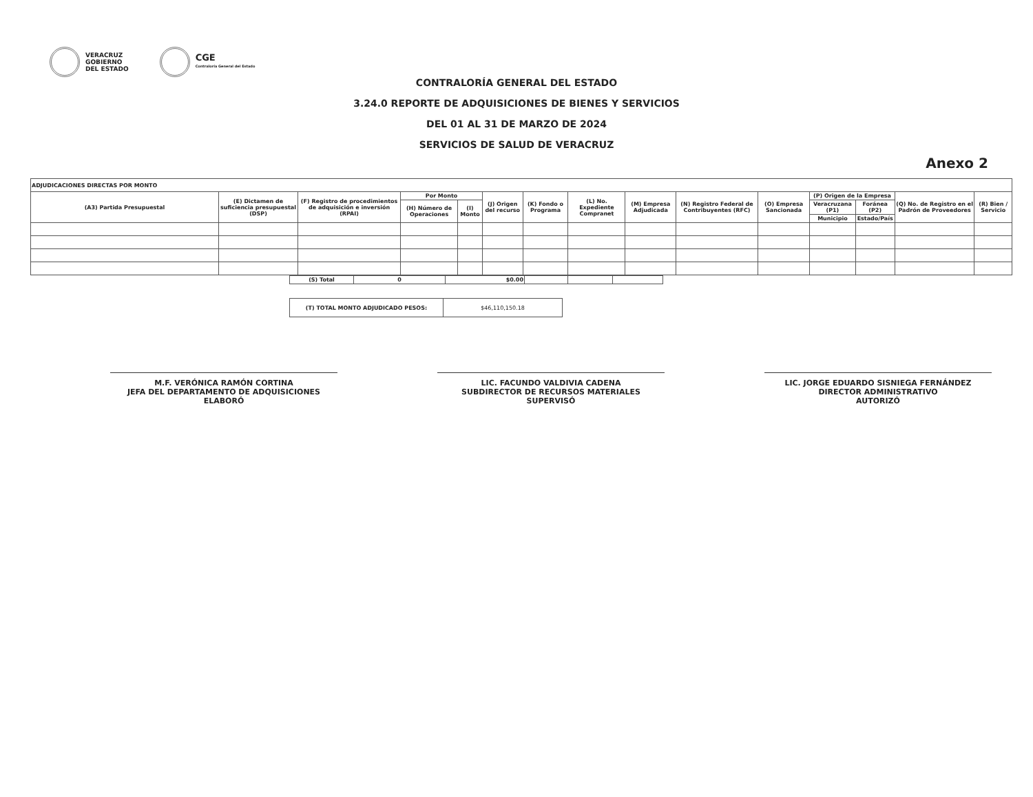VERACRUZ
GOBIERNO
DEL ESTADO
CGE
Contraloría General del Estado
CONTRALORÍA GENERAL DEL ESTADO
3.24.0 REPORTE DE ADQUISICIONES DE BIENES Y SERVICIOS
DEL 01 AL 31 DE MARZO DE 2024
SERVICIOS DE SALUD DE VERACRUZ
Anexo 2
| ADJUDICACIONES DIRECTAS POR MONTO | | | | | | | | | | | | | | |
| (A3) Partida Presupuestal | (E) Dictamen de suficiencia presupuestal (DSP) | (F) Registro de procedimientos de adquisición e inversión (RPAI) | Por Monto | | (J) Origen del recurso | (K) Fondo o Programa | (L) No. Expediente Compranet | (M) Empresa Adjudicada | (N) Registro Federal de Contribuyentes (RFC) | (O) Empresa Sancionada | (P) Origen de la Empresa | | (Q) No. de Registro en el Padrón de Proveedores | (R) Bien / Servicio |
| | | | (H) Número de Operaciones | (I) Monto | | | | | | | Veracruzana (P1) | Foránea (P2) | | |
| | | | | | | | | | | | Municipio | Estado/País | | |
| (S) Total | 0 | $0.00 | | | |
| (T) TOTAL MONTO ADJUDICADO PESOS: | $46,110,150.18 |
M.F. VERÓNICA RAMÓN CORTINA
JEFA DEL DEPARTAMENTO DE ADQUISICIONES
ELABORÓ
LIC. FACUNDO VALDIVIA CADENA
SUBDIRECTOR DE RECURSOS MATERIALES
SUPERVISÓ
LIC. JORGE EDUARDO SISNIEGA FERNÁNDEZ
DIRECTOR ADMINISTRATIVO
AUTORIZÓ